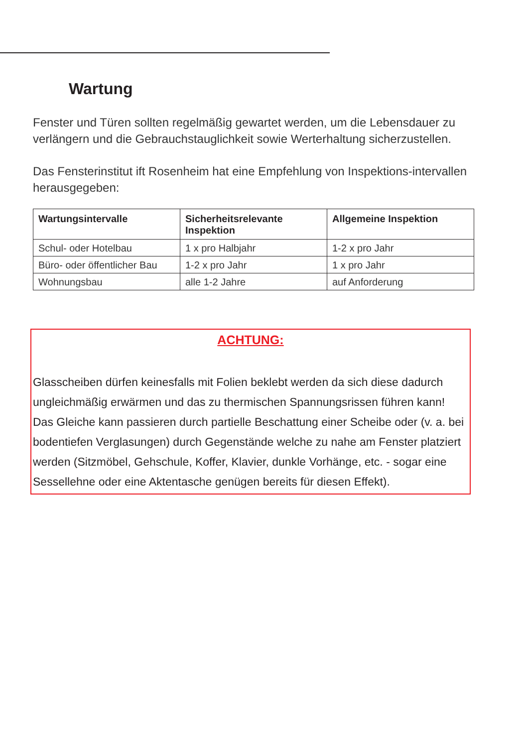Wartung
Fenster und Türen sollten regelmäßig gewartet werden, um die Lebensdauer zu verlängern und die Gebrauchstauglichkeit sowie Werterhaltung sicherzustellen.
Das Fensterinstitut ift Rosenheim hat eine Empfehlung von Inspektions-intervallen herausgegeben:
| Wartungsintervalle | Sicherheitsrelevante Inspektion | Allgemeine Inspektion |
| --- | --- | --- |
| Schul- oder Hotelbau | 1 x pro Halbjahr | 1-2 x pro Jahr |
| Büro- oder öffentlicher Bau | 1-2 x pro Jahr | 1 x pro Jahr |
| Wohnungsbau | alle 1-2 Jahre | auf Anforderung |
ACHTUNG:
Glasscheiben dürfen keinesfalls mit Folien beklebt werden da sich diese dadurch ungleichmäßig erwärmen und das zu thermischen Spannungsrissen führen kann!
Das Gleiche kann passieren durch partielle Beschattung einer Scheibe oder (v. a. bei bodentiefen Verglasungen) durch Gegenstände welche zu nahe am Fenster platziert werden (Sitzmöbel, Gehschule, Koffer, Klavier, dunkle Vorhänge, etc. - sogar eine Sessellehne oder eine Aktentasche genügen bereits für diesen Effekt).